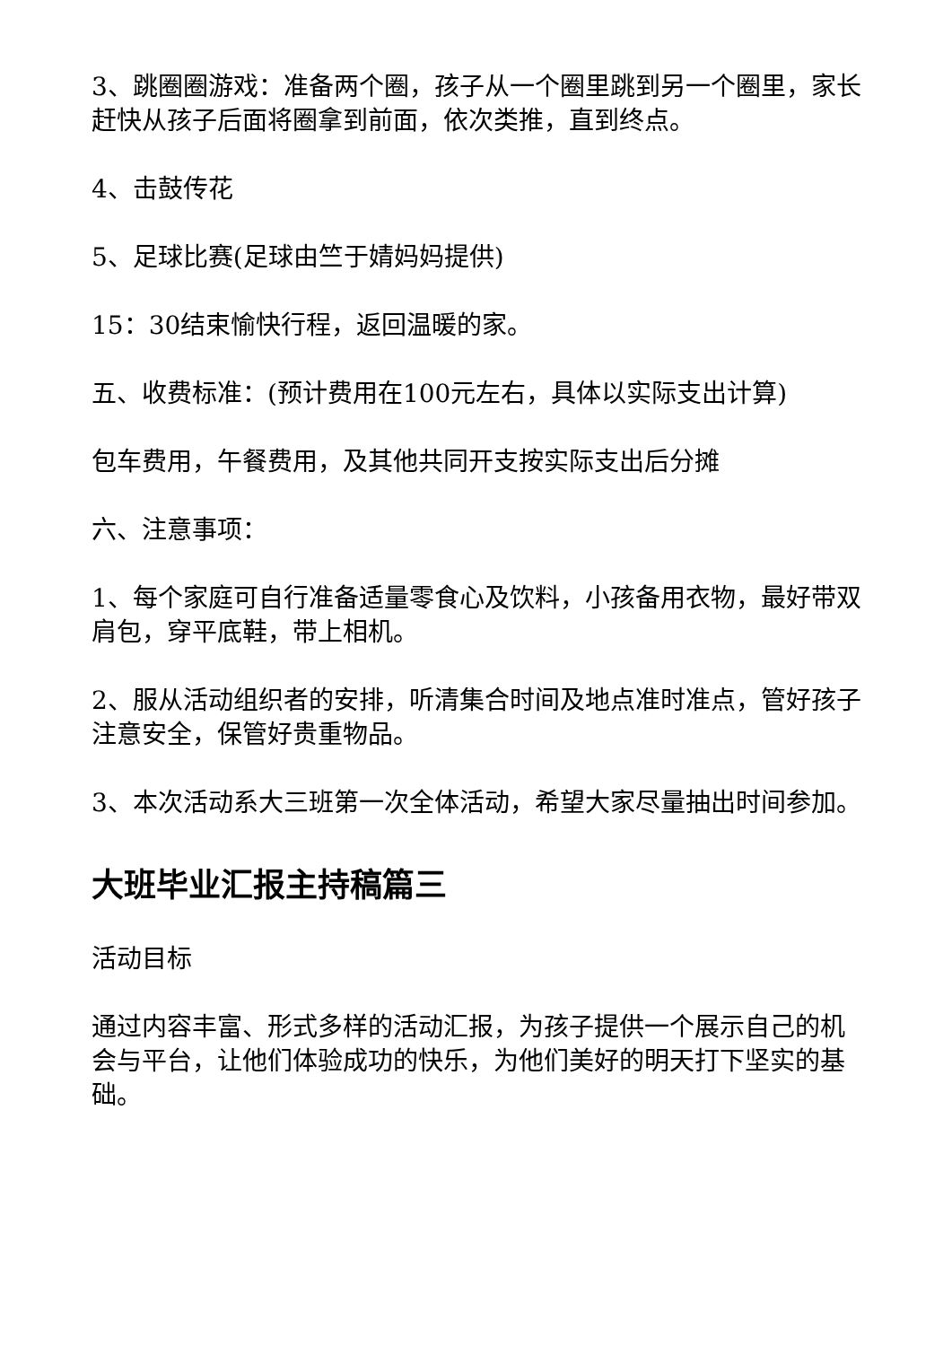3、跳圈圈游戏：准备两个圈，孩子从一个圈里跳到另一个圈里，家长赶快从孩子后面将圈拿到前面，依次类推，直到终点。
4、击鼓传花
5、足球比赛(足球由竺于婧妈妈提供)
15：30结束愉快行程，返回温暖的家。
五、收费标准：(预计费用在100元左右，具体以实际支出计算)
包车费用，午餐费用，及其他共同开支按实际支出后分摊
六、注意事项：
1、每个家庭可自行准备适量零食心及饮料，小孩备用衣物，最好带双肩包，穿平底鞋，带上相机。
2、服从活动组织者的安排，听清集合时间及地点准时准点，管好孩子注意安全，保管好贵重物品。
3、本次活动系大三班第一次全体活动，希望大家尽量抽出时间参加。
大班毕业汇报主持稿篇三
活动目标
通过内容丰富、形式多样的活动汇报，为孩子提供一个展示自己的机会与平台，让他们体验成功的快乐，为他们美好的明天打下坚实的基础。